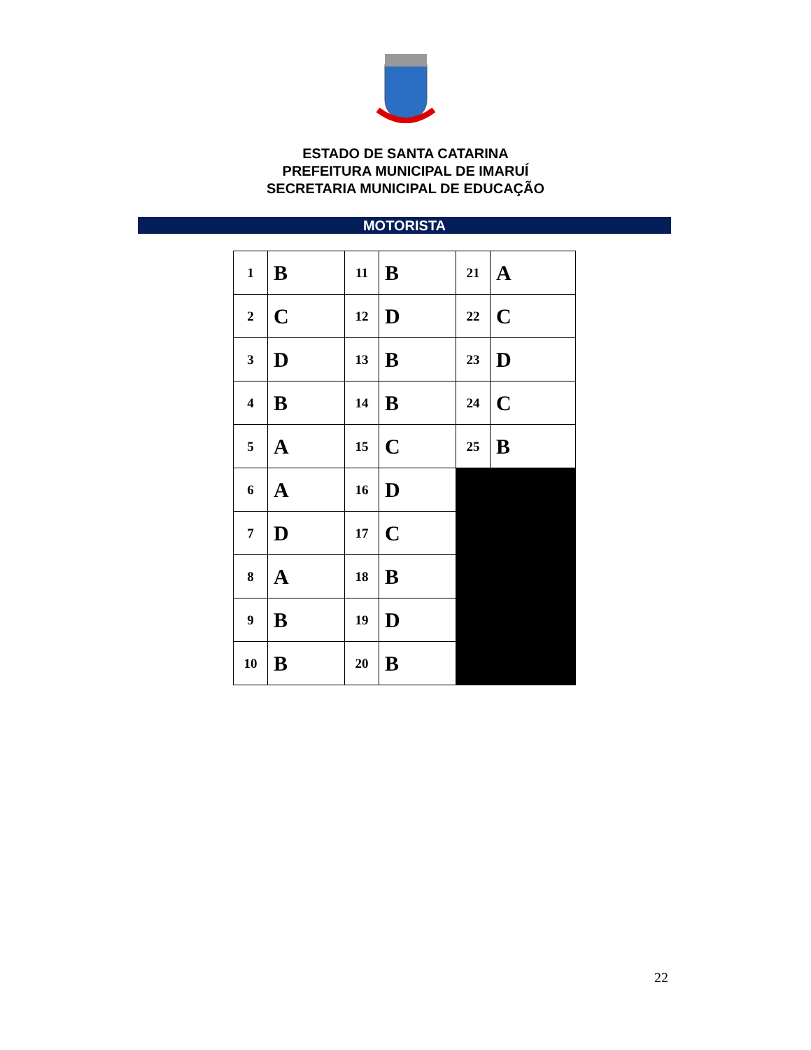ESTADO DE SANTA CATARINA
PREFEITURA MUNICIPAL DE IMARUÍ
SECRETARIA MUNICIPAL DE EDUCAÇÃO
MOTORISTA
| 1 | B | 11 | B | 21 | A |
| 2 | C | 12 | D | 22 | C |
| 3 | D | 13 | B | 23 | D |
| 4 | B | 14 | B | 24 | C |
| 5 | A | 15 | C | 25 | B |
| 6 | A | 16 | D | | |
| 7 | D | 17 | C | | |
| 8 | A | 18 | B | | |
| 9 | B | 19 | D | | |
| 10 | B | 20 | B | | |
22